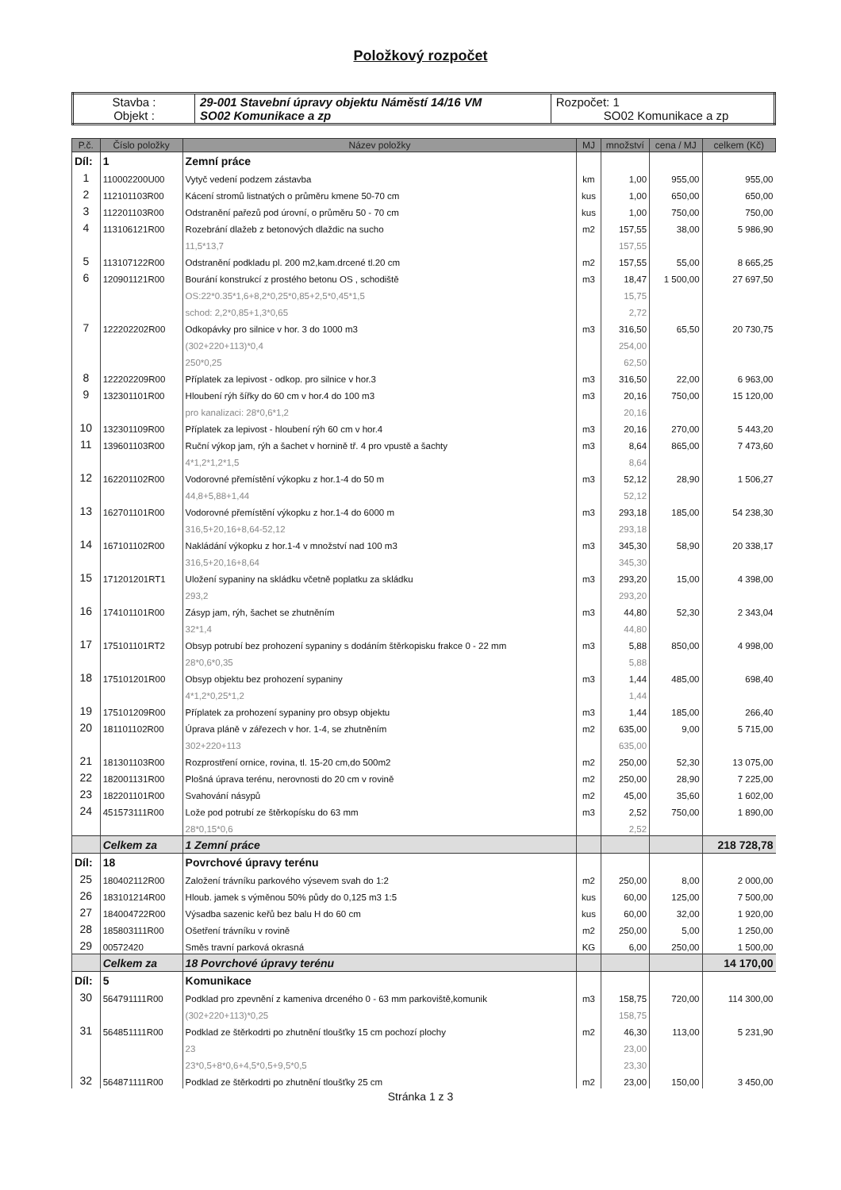Položkový rozpočet
| Stavba : Objekt : | 29-001 Stavební úpravy objektu Náměstí 14/16 VM SO02 Komunikace a zp | Rozpočet: 1 SO02 Komunikace a zp |
| P.č. | Číslo položky | Název položky | MJ | množství | cena / MJ | celkem (Kč) |
| --- | --- | --- | --- | --- | --- | --- |
| Díl: | 1 | Zemní práce | | | | |
| 1 | 110002200U00 | Vytyč vedení podzem zástavba | km | 1,00 | 955,00 | 955,00 |
| 2 | 112101103R00 | Kácení stromů listnatých o průměru kmene 50-70 cm | kus | 1,00 | 650,00 | 650,00 |
| 3 | 112201103R00 | Odstranění pařezů pod úrovní, o průměru 50 - 70 cm | kus | 1,00 | 750,00 | 750,00 |
| 4 | 113106121R00 | Rozebrání dlažeb z betonových dlaždic na sucho | m2 | 157,55 | 38,00 | 5 986,90 |
| | | 11,5*13,7 | | 157,55 | | |
| 5 | 113107122R00 | Odstranění podkladu pl. 200 m2,kam.drcené tl.20 cm | m2 | 157,55 | 55,00 | 8 665,25 |
| 6 | 120901121R00 | Bourání konstrukcí z prostého betonu OS , schodiště | m3 | 18,47 | 1 500,00 | 27 697,50 |
| | | OS:22*0.35*1,6+8,2*0,25*0,85+2,5*0,45*1,5 | | 15,75 | | |
| | | schod: 2,2*0,85+1,3*0,65 | | 2,72 | | |
| 7 | 122202202R00 | Odkopávky pro silnice v hor. 3 do 1000 m3 | m3 | 316,50 | 65,50 | 20 730,75 |
| | | (302+220+113)*0,4 | | 254,00 | | |
| | | 250*0,25 | | 62,50 | | |
| 8 | 122202209R00 | Příplatek za lepivost - odkop. pro silnice v hor.3 | m3 | 316,50 | 22,00 | 6 963,00 |
| 9 | 132301101R00 | Hloubení rýh šířky do 60 cm v hor.4 do 100 m3 | m3 | 20,16 | 750,00 | 15 120,00 |
| | | pro kanalizaci: 28*0,6*1,2 | | 20,16 | | |
| 10 | 132301109R00 | Příplatek za lepivost - hloubení rýh 60 cm v hor.4 | m3 | 20,16 | 270,00 | 5 443,20 |
| 11 | 139601103R00 | Ruční výkop jam, rýh a šachet v hornině tř. 4 pro vpustě a šachty | m3 | 8,64 | 865,00 | 7 473,60 |
| | | 4*1,2*1,2*1,5 | | 8,64 | | |
| 12 | 162201102R00 | Vodorovné přemístění výkopku z hor.1-4 do 50 m | m3 | 52,12 | 28,90 | 1 506,27 |
| | | 44,8+5,88+1,44 | | 52,12 | | |
| 13 | 162701101R00 | Vodorovné přemístění výkopku z hor.1-4 do 6000 m | m3 | 293,18 | 185,00 | 54 238,30 |
| | | 316,5+20,16+8,64-52,12 | | 293,18 | | |
| 14 | 167101102R00 | Nakládání výkopku z hor.1-4 v množství nad 100 m3 | m3 | 345,30 | 58,90 | 20 338,17 |
| | | 316,5+20,16+8,64 | | 345,30 | | |
| 15 | 171201201RT1 | Uložení sypaniny na skládku včetně poplatku za skládku | m3 | 293,20 | 15,00 | 4 398,00 |
| | | 293,2 | | 293,20 | | |
| 16 | 174101101R00 | Zásyp jam, rýh, šachet se zhutněním | m3 | 44,80 | 52,30 | 2 343,04 |
| | | 32*1,4 | | 44,80 | | |
| 17 | 175101101RT2 | Obsyp potrubí bez prohození sypaniny s dodáním štěrkopisku frakce 0 - 22 mm | m3 | 5,88 | 850,00 | 4 998,00 |
| | | 28*0,6*0,35 | | 5,88 | | |
| 18 | 175101201R00 | Obsyp objektu bez prohození sypaniny | m3 | 1,44 | 485,00 | 698,40 |
| | | 4*1,2*0,25*1,2 | | 1,44 | | |
| 19 | 175101209R00 | Příplatek za prohození sypaniny pro obsyp objektu | m3 | 1,44 | 185,00 | 266,40 |
| 20 | 181101102R00 | Úprava pláně v zářezech v hor. 1-4, se zhutněním | m2 | 635,00 | 9,00 | 5 715,00 |
| | | 302+220+113 | | 635,00 | | |
| 21 | 181301103R00 | Rozprostření ornice, rovina, tl. 15-20 cm,do 500m2 | m2 | 250,00 | 52,30 | 13 075,00 |
| 22 | 182001131R00 | Plošná úprava terénu, nerovnosti do 20 cm v rovině | m2 | 250,00 | 28,90 | 7 225,00 |
| 23 | 182201101R00 | Svahování násypů | m2 | 45,00 | 35,60 | 1 602,00 |
| 24 | 451573111R00 | Lože pod potrubí ze štěrkopísku do 63 mm | m3 | 2,52 | 750,00 | 1 890,00 |
| | | 28*0,15*0,6 | | 2,52 | | |
| | Celkem za | 1 Zemní práce | | | | 218 728,78 |
| Díl: | 18 | Povrchové úpravy terénu | | | | |
| 25 | 180402112R00 | Založení trávníku parkového výsevem svah do 1:2 | m2 | 250,00 | 8,00 | 2 000,00 |
| 26 | 183101214R00 | Hloub. jamek s výměnou 50% půdy do 0,125 m3 1:5 | kus | 60,00 | 125,00 | 7 500,00 |
| 27 | 184004722R00 | Výsadba sazenic keřů bez balu H do 60 cm | kus | 60,00 | 32,00 | 1 920,00 |
| 28 | 185803111R00 | Ošetření trávníku v rovině | m2 | 250,00 | 5,00 | 1 250,00 |
| 29 | 00572420 | Směs travní parková okrasná | KG | 6,00 | 250,00 | 1 500,00 |
| | Celkem za | 18 Povrchové úpravy terénu | | | | 14 170,00 |
| Díl: | 5 | Komunikace | | | | |
| 30 | 564791111R00 | Podklad pro zpevnění z kameniva drceného 0 - 63 mm parkoviště,komunik | m3 | 158,75 | 720,00 | 114 300,00 |
| | | (302+220+113)*0,25 | | 158,75 | | |
| 31 | 564851111R00 | Podklad ze štěrkodrti po zhutnění tloušťky 15 cm pochozí plochy | m2 | 46,30 | 113,00 | 5 231,90 |
| | | 23 | | 23,00 | | |
| | | 23*0,5+8*0,6+4,5*0,5+9,5*0,5 | | 23,30 | | |
| 32 | 564871111R00 | Podklad ze štěrkodrti po zhutnění tloušťky 25 cm | m2 | 23,00 | 150,00 | 3 450,00 |
Stránka 1 z 3